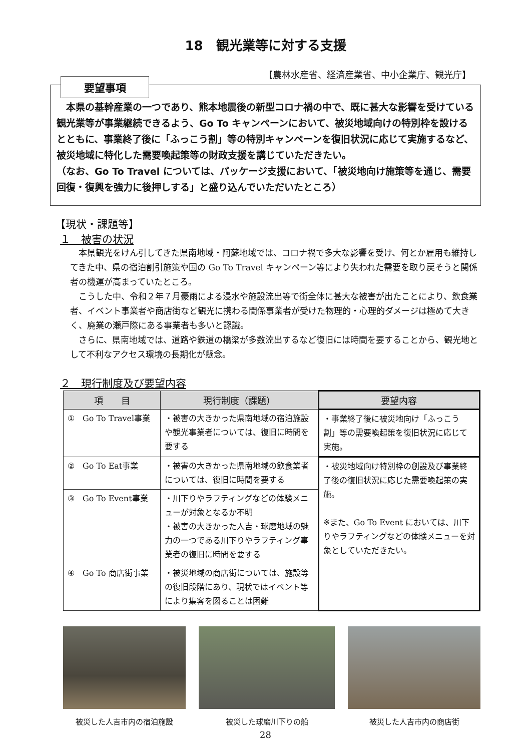18　観光業等に対する支援
【農林水産省、経済産業省、中小企業庁、観光庁】
要望事項
　本県の基幹産業の一つであり、熊本地震後の新型コロナ禍の中で、既に甚大な影響を受けている観光業等が事業継続できるよう、Go To キャンペーンにおいて、被災地域向けの特別枠を設けるとともに、事業終了後に「ふっこう割」等の特別キャンペーンを復旧状況に応じて実施するなど、被災地域に特化した需要喚起策等の財政支援を講じていただきたい。
（なお、Go To Travel については、パッケージ支援において、「被災地向け施策等を通じ、需要回復・復興を強力に後押しする」と盛り込んでいただいたところ）
【現状・課題等】
１　被害の状況
本県観光をけん引してきた県南地域・阿蘇地域では、コロナ禍で多大な影響を受け、何とか雇用も維持してきた中、県の宿泊割引施策や国の Go To Travel キャンペーン等により失われた需要を取り戻そうと関係者の機運が高まっていたところ。
こうした中、令和２年７月豪雨による浸水や施設流出等で街全体に甚大な被害が出たことにより、飲食業者、イベント事業者や商店街など観光に携わる関係事業者が受けた物理的・心理的ダメージは極めて大きく、廃業の瀬戸際にある事業者も多いと認識。
さらに、県南地域では、道路や鉄道の橋梁が多数流出するなど復旧には時間を要することから、観光地として不利なアクセス環境の長期化が懸念。
２　現行制度及び要望内容
| 項 目 | 現行制度（課題） | 要望内容 |
| --- | --- | --- |
| ① Go To Travel事業 | ・被害の大きかった県南地域の宿泊施設や観光事業者については、復旧に時間を要する | ・事業終了後に被災地向け「ふっこう割」等の需要喚起策を復旧状況に応じて実施。 |
| ② Go To Eat事業 | ・被害の大きかった県南地域の飲食業者については、復旧に時間を要する | ・被災地域向け特別枠の創設及び事業終了後の復旧状況に応じた需要喚起策の実施。 ※また、Go To Event においては、川下りやラフティングなどの体験メニューを対象としていただきたい。 |
| ③ Go To Event事業 | ・川下りやラフティングなどの体験メニューが対象となるか不明 ・被害の大きかった人吉・球磨地域の魅力の一つである川下りやラフティング事業者の復旧に時間を要する | |
| ④ Go To 商店街事業 | ・被災地域の商店街については、施設等の復旧段階にあり、現状ではイベント等により集客を図ることは困難 | |
被災した人吉市内の宿泊施設 被災した球磨川下りの船 被災した人吉市内の商店街
28